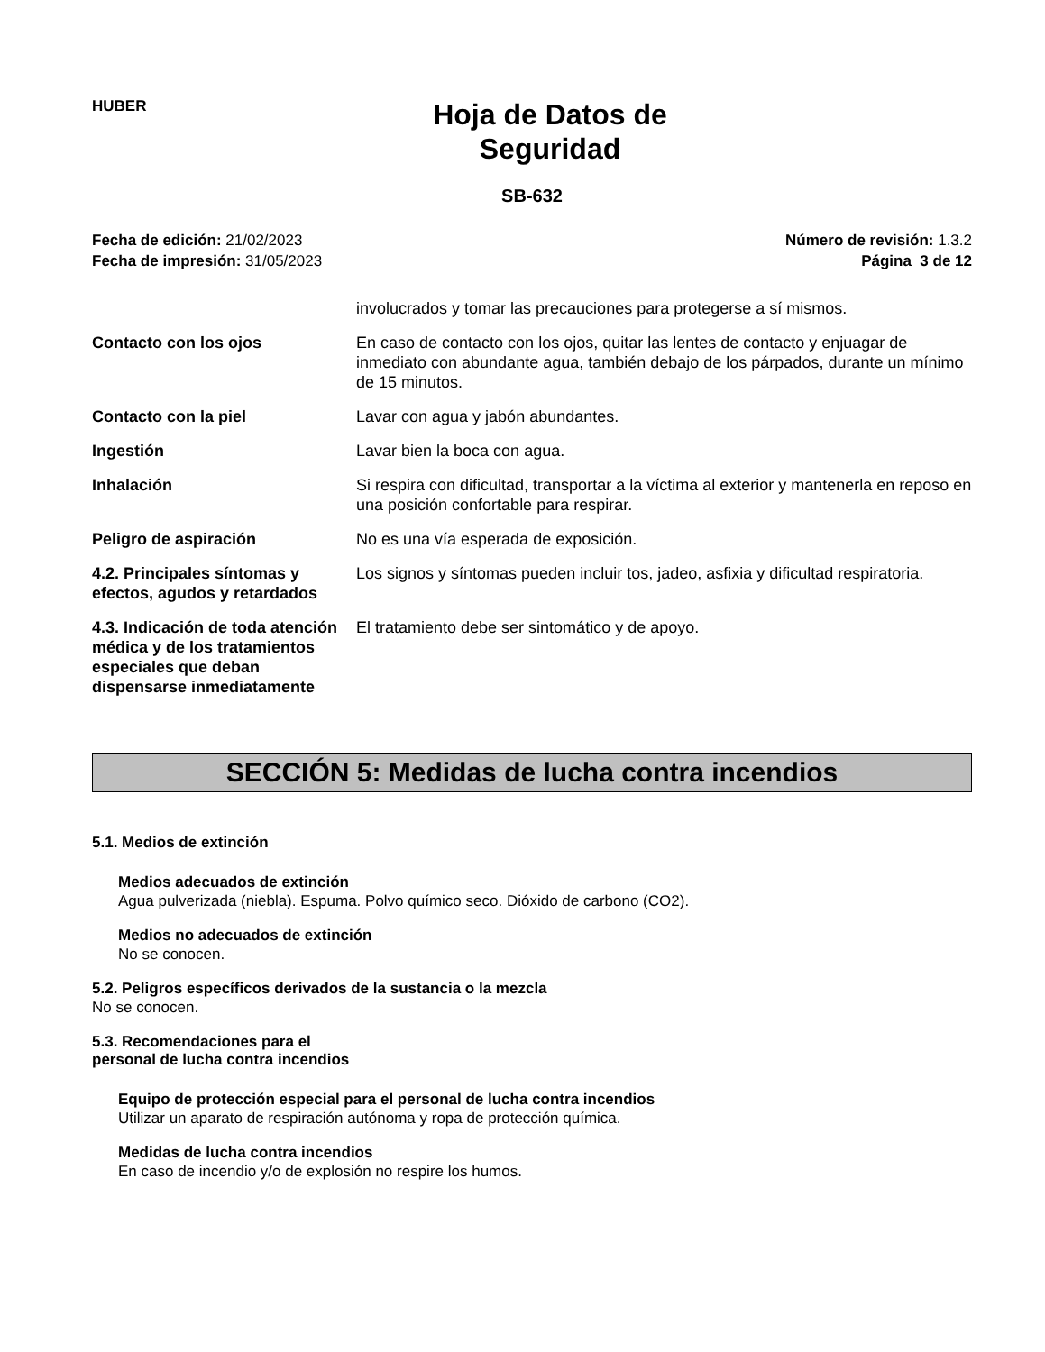HUBER
Hoja de Datos de
Seguridad
SB-632
Fecha de edición: 21/02/2023
Fecha de impresión: 31/05/2023
Número de revisión: 1.3.2
Página 3 de 12
involucrados y tomar las precauciones para protegerse a sí mismos.
Contacto con los ojos En caso de contacto con los ojos, quitar las lentes de contacto y enjuagar de inmediato con abundante agua, también debajo de los párpados, durante un mínimo de 15 minutos.
Contacto con la piel Lavar con agua y jabón abundantes.
Ingestión Lavar bien la boca con agua.
Inhalación Si respira con dificultad, transportar a la víctima al exterior y mantenerla en reposo en una posición confortable para respirar.
Peligro de aspiración No es una vía esperada de exposición.
4.2. Principales síntomas y efectos, agudos y retardados
Los signos y síntomas pueden incluir tos, jadeo, asfixia y dificultad respiratoria.
4.3. Indicación de toda atención médica y de los tratamientos especiales que deban dispensarse inmediatamente
El tratamiento debe ser sintomático y de apoyo.
SECCIÓN 5: Medidas de lucha contra incendios
5.1. Medios de extinción
Medios adecuados de extinción
Agua pulverizada (niebla). Espuma. Polvo químico seco. Dióxido de carbono (CO2).
Medios no adecuados de extinción
No se conocen.
5.2. Peligros específicos derivados de la sustancia o la mezcla
No se conocen.
5.3. Recomendaciones para el personal de lucha contra incendios
Equipo de protección especial para el personal de lucha contra incendios
Utilizar un aparato de respiración autónoma y ropa de protección química.
Medidas de lucha contra incendios
En caso de incendio y/o de explosión no respire los humos.